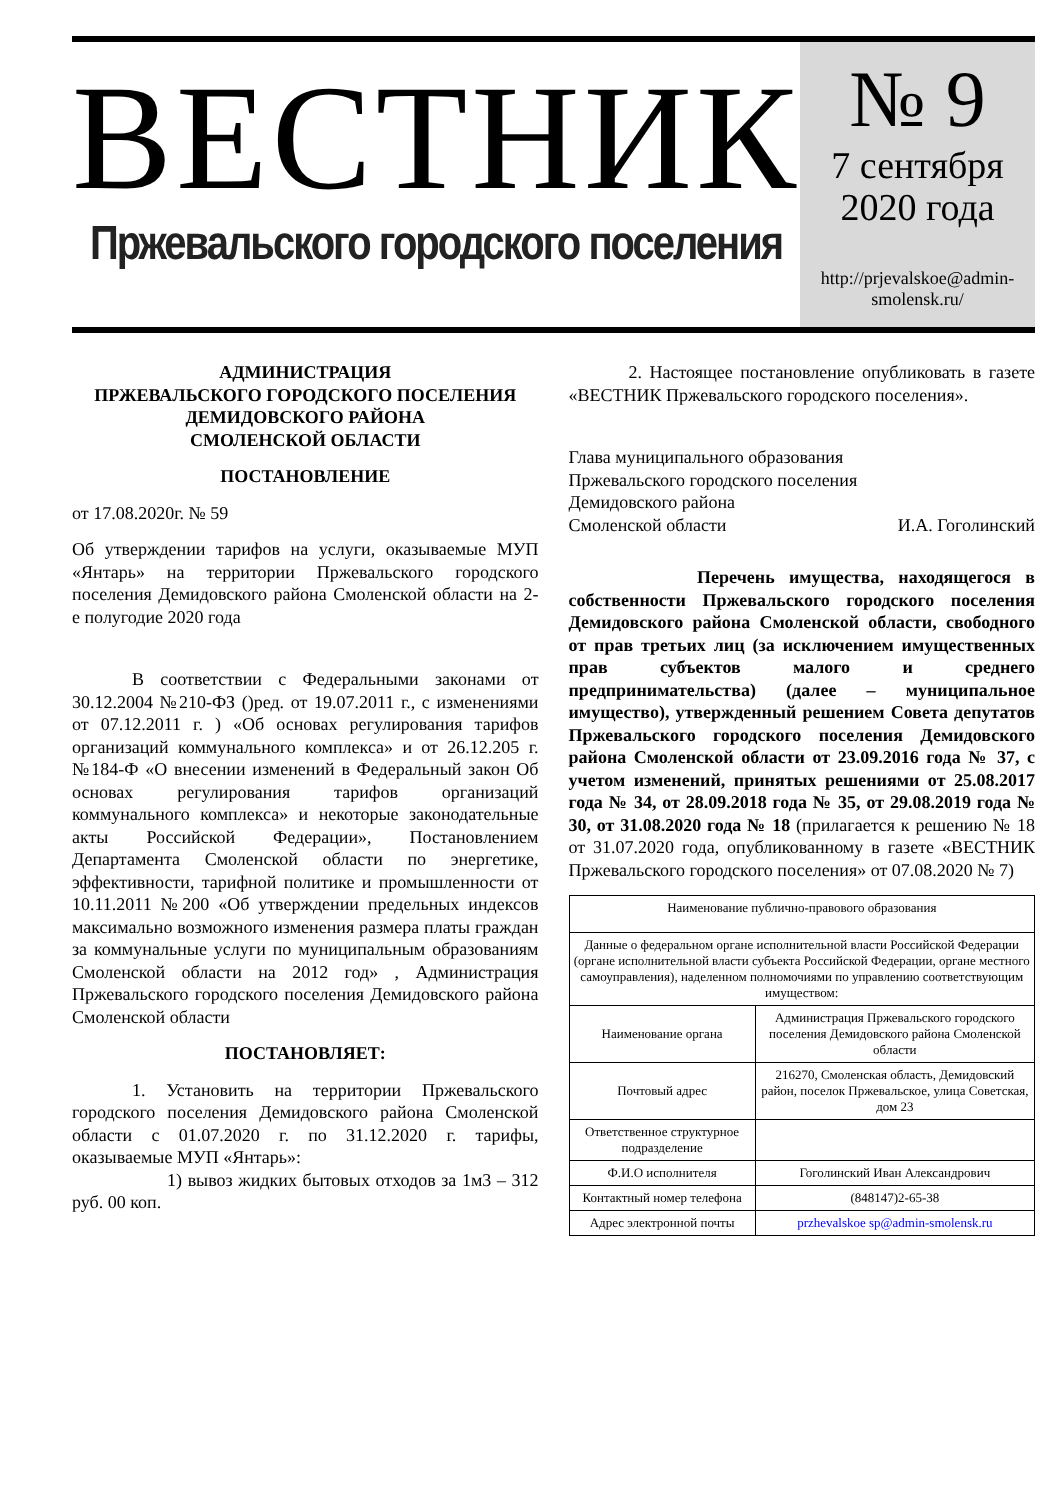ВЕСТНИК
Пржевальского городского поселения
№ 9
7 сентября
2020 года
http://prjevalskoe@admin-smolensk.ru/
АДМИНИСТРАЦИЯ
ПРЖЕВАЛЬСКОГО ГОРОДСКОГО ПОСЕЛЕНИЯ
ДЕМИДОВСКОГО РАЙОНА
СМОЛЕНСКОЙ ОБЛАСТИ
ПОСТАНОВЛЕНИЕ
от 17.08.2020г. № 59
Об утверждении тарифов на услуги, оказываемые МУП «Янтарь» на территории Пржевальского городского поселения Демидовского района Смоленской области на 2- е полугодие 2020 года
В соответствии с Федеральными законами от 30.12.2004 №210-ФЗ ()ред. от 19.07.2011 г., с изменениями от 07.12.2011 г. ) «Об основах регулирования тарифов организаций коммунального комплекса» и от 26.12.205 г. №184-Ф «О внесении изменений в Федеральный закон Об основах регулирования тарифов организаций коммунального комплекса» и некоторые законодательные акты Российской Федерации», Постановлением Департамента Смоленской области по энергетике, эффективности, тарифной политике и промышленности от 10.11.2011 №200 «Об утверждении предельных индексов максимально возможного изменения размера платы граждан за коммунальные услуги по муниципальным образованиям Смоленской области на 2012 год» , Администрация Пржевальского городского поселения Демидовского района Смоленской области
ПОСТАНОВЛЯЕТ:
1. Установить на территории Пржевальского городского поселения Демидовского района Смоленской области с 01.07.2020 г. по 31.12.2020 г. тарифы, оказываемые МУП «Янтарь»:
1) вывоз жидких бытовых отходов за 1м3 – 312 руб. 00 коп.
2. Настоящее постановление опубликовать в газете «ВЕСТНИК Пржевальского городского поселения».
Глава муниципального образования
Пржевальского городского поселения
Демидовского района
Смоленской области И.А. Гоголинский
Перечень имущества, находящегося в собственности Пржевальского городского поселения Демидовского района Смоленской области, свободного от прав третьих лиц (за исключением имущественных прав субъектов малого и среднего предпринимательства) (далее – муниципальное имущество), утвержденный решением Совета депутатов Пржевальского городского поселения Демидовского района Смоленской области от 23.09.2016 года № 37, с учетом изменений, принятых решениями от 25.08.2017 года № 34, от 28.09.2018 года № 35, от 29.08.2019 года № 30, от 31.08.2020 года № 18 (прилагается к решению № 18 от 31.07.2020 года, опубликованному в газете «ВЕСТНИК Пржевальского городского поселения» от 07.08.2020 № 7)
| Наименование публично-правового образования | |
| Данные о федеральном органе исполнительной власти Российской Федерации (органе исполнительной власти субъекта Российской Федерации, органе местного самоуправления), наделенном полномочиями по управлению соответствующим имуществом: | |
| Наименование органа | Администрация Пржевальского городского поселения Демидовского района Смоленской области |
| Почтовый адрес | 216270, Смоленская область, Демидовский район, поселок Пржевальское, улица Советская, дом 23 |
| Ответственное структурное подразделение | |
| Ф.И.О исполнителя | Гоголинский Иван Александрович |
| Контактный номер телефона | (848147)2-65-38 |
| Адрес электронной почты | przhevalskoe sp@admin-smolensk.ru |